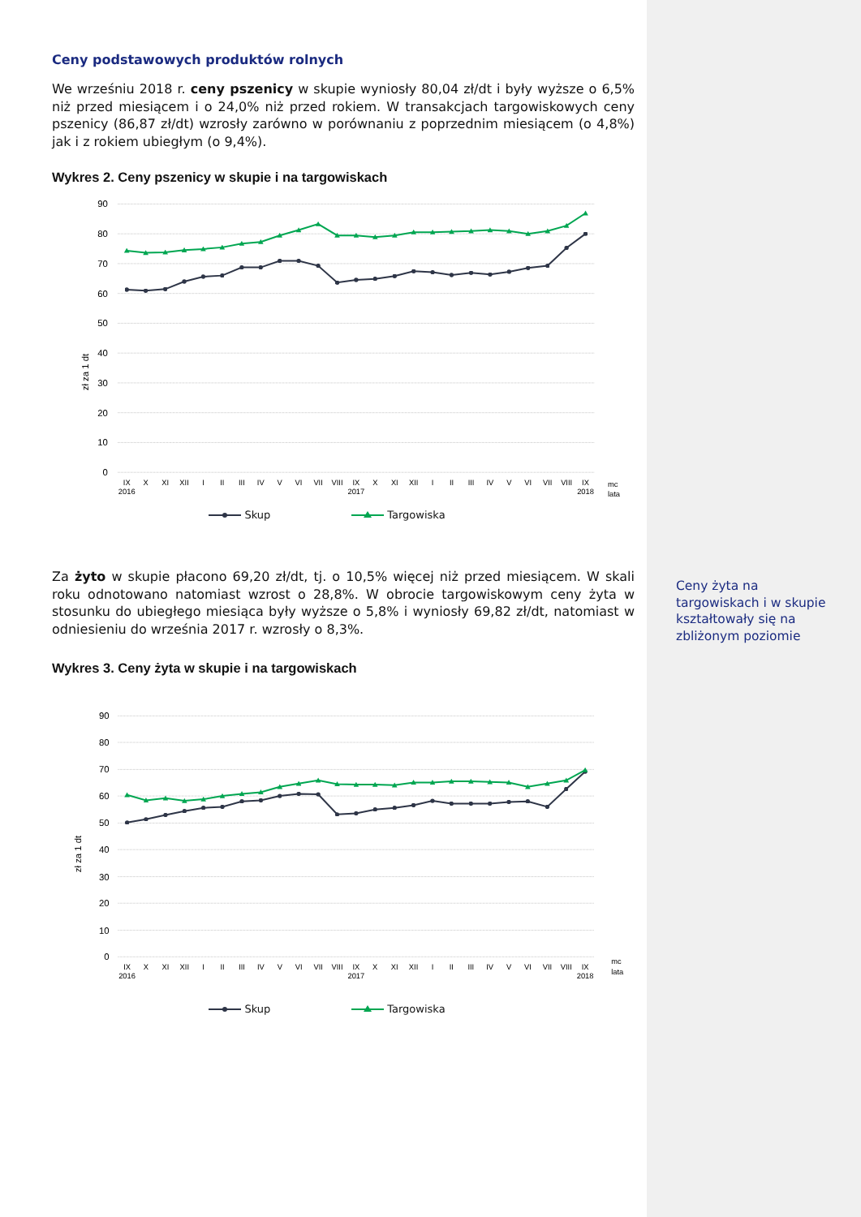Ceny podstawowych produktów rolnych
We wrześniu 2018 r. ceny pszenicy w skupie wyniosły 80,04 zł/dt i były wyższe o 6,5% niż przed miesiącem i o 24,0% niż przed rokiem. W transakcjach targowiskowych ceny pszenicy (86,87 zł/dt) wzrosły zarówno w porównaniu z poprzednim miesiącem (o 4,8%) jak i z rokiem ubiegłym (o 9,4%).
Wykres 2. Ceny pszenicy w skupie i na targowiskach
90
80
70
60
50
40
30
20
10
0
zł za 1 dt
IX
X
XI
XII
I
II
III
IV
V
VI
VII
VIII
IX
X
XI
XII
I
II
III
IV
V
VI
VII
VIII
IX
2016
2017
2018
mc
lata
Skup Targowiska
Za żyto w skupie płacono 69,20 zł/dt, tj. o 10,5% więcej niż przed miesiącem. W skali roku odnotowano natomiast wzrost o 28,8%. W obrocie targowiskowym ceny żyta w stosunku do ubiegłego miesiąca były wyższe o 5,8% i wyniosły 69,82 zł/dt, natomiast w odniesieniu do września 2017 r. wzrosły o 8,3%.
Wykres 3. Ceny żyta w skupie i na targowiskach
90
80
70
60
50
40
30
20
10
0
zł za 1 dt
IX
X
XI
XII
I
II
III
IV
V
VI
VII
VIII
IX
X
XI
XII
I
II
III
IV
V
VI
VII
VIII
IX
2016
2017
2018
mc
lata
Skup Targowiska
Ceny żyta na targowiskach i w skupie kształtowały się na zbliżonym poziomie